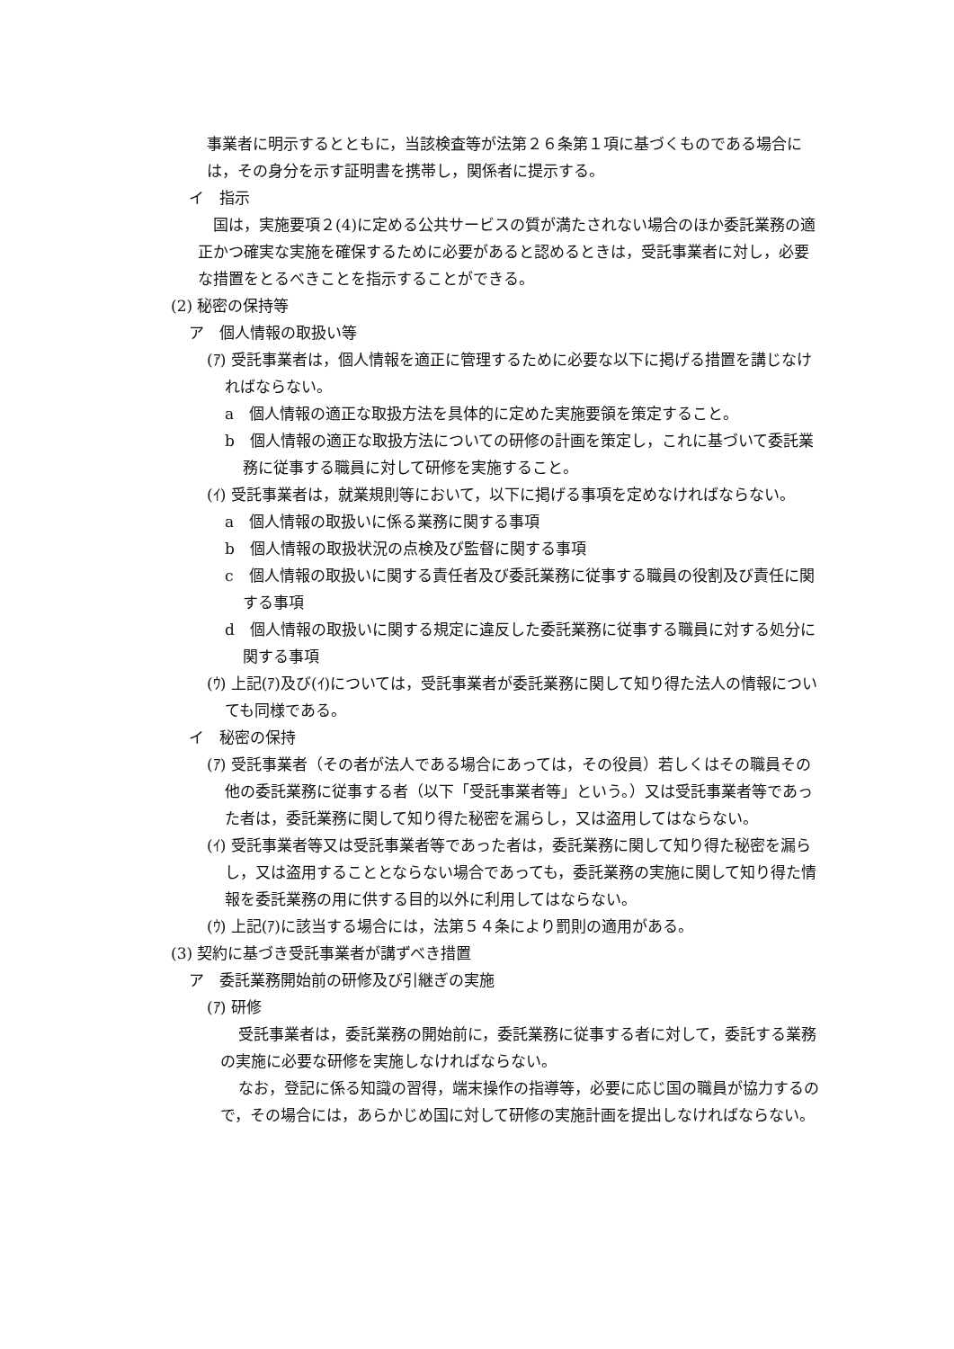事業者に明示するとともに，当該検査等が法第２６条第１項に基づくものである場合には，その身分を示す証明書を携帯し，関係者に提示する。
イ　指示
国は，実施要項２(4)に定める公共サービスの質が満たされない場合のほか委託業務の適正かつ確実な実施を確保するために必要があると認めるときは，受託事業者に対し，必要な措置をとるべきことを指示することができる。
(2) 秘密の保持等
ア　個人情報の取扱い等
(ｱ) 受託事業者は，個人情報を適正に管理するために必要な以下に掲げる措置を講じなければならない。
a　個人情報の適正な取扱方法を具体的に定めた実施要領を策定すること。
b　個人情報の適正な取扱方法についての研修の計画を策定し，これに基づいて委託業務に従事する職員に対して研修を実施すること。
(ｲ) 受託事業者は，就業規則等において，以下に掲げる事項を定めなければならない。
a　個人情報の取扱いに係る業務に関する事項
b　個人情報の取扱状況の点検及び監督に関する事項
c　個人情報の取扱いに関する責任者及び委託業務に従事する職員の役割及び責任に関する事項
d　個人情報の取扱いに関する規定に違反した委託業務に従事する職員に対する処分に関する事項
(ｳ) 上記(ｱ)及び(ｲ)については，受託事業者が委託業務に関して知り得た法人の情報についても同様である。
イ　秘密の保持
(ｱ) 受託事業者（その者が法人である場合にあっては，その役員）若しくはその職員その他の委託業務に従事する者（以下「受託事業者等」という。）又は受託事業者等であった者は，委託業務に関して知り得た秘密を漏らし，又は盗用してはならない。
(ｲ) 受託事業者等又は受託事業者等であった者は，委託業務に関して知り得た秘密を漏らし，又は盗用することとならない場合であっても，委託業務の実施に関して知り得た情報を委託業務の用に供する目的以外に利用してはならない。
(ｳ) 上記(ｱ)に該当する場合には，法第５４条により罰則の適用がある。
(3) 契約に基づき受託事業者が講ずべき措置
ア　委託業務開始前の研修及び引継ぎの実施
(ｱ) 研修
受託事業者は，委託業務の開始前に，委託業務に従事する者に対して，委託する業務の実施に必要な研修を実施しなければならない。
なお，登記に係る知識の習得，端末操作の指導等，必要に応じ国の職員が協力するので，その場合には，あらかじめ国に対して研修の実施計画を提出しなければならない。